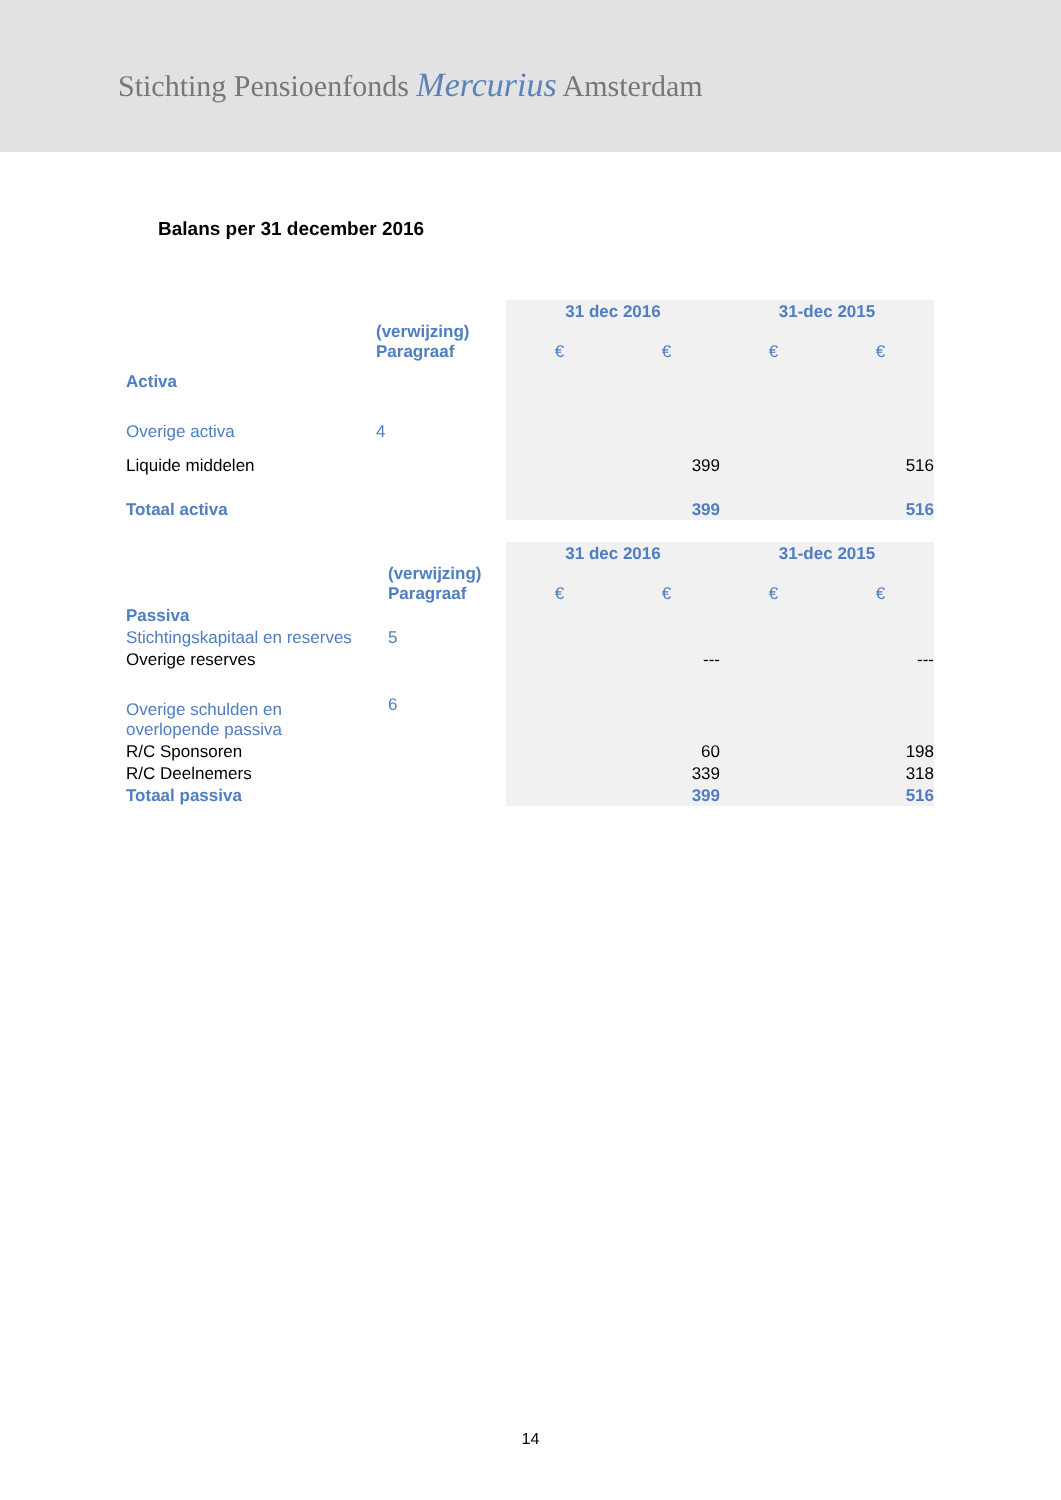Stichting Pensioenfonds Mercurius Amsterdam
Balans per 31 december 2016
| | | 31 dec 2016 | | 31-dec 2015 | |
| | (verwijzing) Paragraaf | € | € | € | € |
| Activa | | | | | |
| Overige activa | 4 | | | | |
| Liquide middelen | | | 399 | | 516 |
| Totaal activa | | | 399 | | 516 |
| | | 31 dec 2016 | | 31-dec 2015 | |
| | (verwijzing) Paragraaf | € | € | € | € |
| Passiva | | | | | |
| Stichtingskapitaal en reserves | 5 | | | | |
| Overige reserves | | | --- | | --- |
| Overige schulden en overlopende passiva | 6 | | | | |
| R/C Sponsoren | | | 60 | | 198 |
| R/C Deelnemers | | | 339 | | 318 |
| Totaal passiva | | | 399 | | 516 |
14